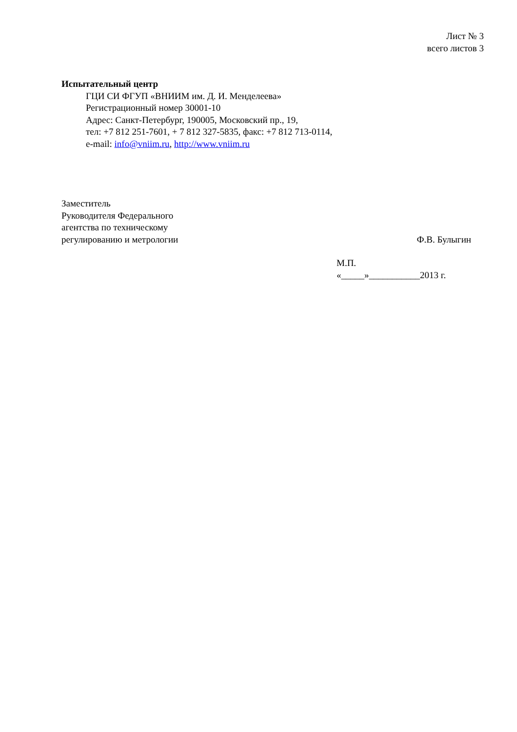Лист № 3
всего листов 3
Испытательный центр
ГЦИ СИ ФГУП «ВНИИМ им. Д. И. Менделеева»
Регистрационный номер 30001-10
Адрес: Санкт-Петербург, 190005, Московский пр., 19,
тел: +7 812 251-7601, + 7 812 327-5835, факс: +7 812 713-0114,
e-mail: info@vniim.ru, http://www.vniim.ru
Заместитель
Руководителя Федерального
агентства по техническому
регулированию и метрологии Ф.В. Булыгин
М.П.
«_____»___________2013 г.